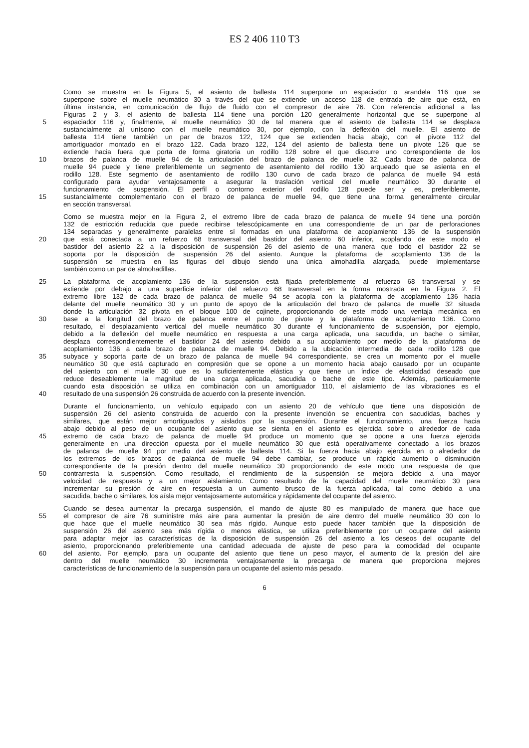ES 2 406 110 T3
Como se muestra en la Figura 5, el asiento de ballesta 114 superpone un espaciador o arandela 116 que se
superpone sobre el muelle neumático 30 a través del que se extiende un acceso 118 de entrada de aire que está, en
última instancia, en comunicación de flujo de fluido con el compresor de aire 76. Con referencia adicional a las
Figuras 2 y 3, el asiento de ballesta 114 tiene una porción 120 generalmente horizontal que se superpone al
5 espaciador 116 y, finalmente, al muelle neumático 30 de tal manera que el asiento de ballesta 114 se desplaza
sustancialmente al unísono con el muelle neumático 30, por ejemplo, con la deflexión del muelle. El asiento de
ballesta 114 tiene también un par de brazos 122, 124 que se extienden hacia abajo, con el pivote 112 del
amortiguador montado en el brazo 122. Cada brazo 122, 124 del asiento de ballesta tiene un pivote 126 que se
extiende hacia fuera que porta de forma giratoria un rodillo 128 sobre el que discurre uno correspondiente de los
10 brazos de palanca de muelle 94 de la articulación del brazo de palanca de muelle 32. Cada brazo de palanca de
muelle 94 puede y tiene preferiblemente un segmento de asentamiento del rodillo 130 arqueado que se asienta en el
rodillo 128. Este segmento de asentamiento de rodillo 130 curvo de cada brazo de palanca de muelle 94 está
configurado para ayudar ventajosamente a asegurar la traslación vertical del muelle neumático 30 durante el
funcionamiento de suspensión. El perfil o contorno exterior del rodillo 128 puede ser y es, preferiblemente,
15 sustancialmente complementario con el brazo de palanca de muelle 94, que tiene una forma generalmente circular
en sección transversal.
Como se muestra mejor en la Figura 2, el extremo libre de cada brazo de palanca de muelle 94 tiene una porción
132 de estricción reducida que puede recibirse telescópicamente en una correspondiente de un par de perforaciones
134 separadas y generalmente paralelas entre sí formadas en una plataforma de acoplamiento 136 de la suspensión
20 que está conectada a un refuerzo 68 transversal del bastidor del asiento 60 inferior, acoplando de este modo el
bastidor del asiento 22 a la disposición de suspensión 26 del asiento de una manera que todo el bastidor 22 se
soporta por la disposición de suspensión 26 del asiento. Aunque la plataforma de acoplamiento 136 de la
suspensión se muestra en las figuras del dibujo siendo una única almohadilla alargada, puede implementarse
también como un par de almohadillas.
25 La plataforma de acoplamiento 136 de la suspensión está fijada preferiblemente al refuerzo 68 transversal y se
extiende por debajo a una superficie inferior del refuerzo 68 transversal en la forma mostrada en la Figura 2. El
extremo libre 132 de cada brazo de palanca de muelle 94 se acopla con la plataforma de acoplamiento 136 hacia
delante del muelle neumático 30 y un punto de apoyo de la articulación del brazo de palanca de muelle 32 situada
donde la articulación 32 pivota en el bloque 100 de cojinete, proporcionando de este modo una ventaja mecánica en
30 base a la longitud del brazo de palanca entre el punto de pivote y la plataforma de acoplamiento 136. Como
resultado, el desplazamiento vertical del muelle neumático 30 durante el funcionamiento de suspensión, por ejemplo,
debido a la deflexión del muelle neumático en respuesta a una carga aplicada, una sacudida, un bache o similar,
desplaza correspondientemente el bastidor 24 del asiento debido a su acoplamiento por medio de la plataforma de
acoplamiento 136 a cada brazo de palanca de muelle 94. Debido a la ubicación intermedia de cada rodillo 128 que
35 subyace y soporta parte de un brazo de palanca de muelle 94 correspondiente, se crea un momento por el muelle
neumático 30 que está capturado en compresión que se opone a un momento hacia abajo causado por un ocupante
del asiento con el muelle 30 que es lo suficientemente elástica y que tiene un índice de elasticidad deseado que
reduce deseablemente la magnitud de una carga aplicada, sacudida o bache de este tipo. Además, particularmente
cuando esta disposición se utiliza en combinación con un amortiguador 110, el aislamiento de las vibraciones es el
40 resultado de una suspensión 26 construida de acuerdo con la presente invención.
Durante el funcionamiento, un vehículo equipado con un asiento 20 de vehículo que tiene una disposición de
suspensión 26 del asiento construida de acuerdo con la presente invención se encuentra con sacudidas, baches y
similares, que están mejor amortiguados y aislados por la suspensión. Durante el funcionamiento, una fuerza hacia
abajo debido al peso de un ocupante del asiento que se sienta en el asiento es ejercida sobre o alrededor de cada
45 extremo de cada brazo de palanca de muelle 94 produce un momento que se opone a una fuerza ejercida
generalmente en una dirección opuesta por el muelle neumático 30 que está operativamente conectado a los brazos
de palanca de muelle 94 por medio del asiento de ballesta 114. Si la fuerza hacia abajo ejercida en o alrededor de
los extremos de los brazos de palanca de muelle 94 debe cambiar, se produce un rápido aumento o disminución
correspondiente de la presión dentro del muelle neumático 30 proporcionando de este modo una respuesta de que
50 contrarresta la suspensión. Como resultado, el rendimiento de la suspensión se mejora debido a una mayor
velocidad de respuesta y a un mejor aislamiento. Como resultado de la capacidad del muelle neumático 30 para
incrementar su presión de aire en respuesta a un aumento brusco de la fuerza aplicada, tal como debido a una
sacudida, bache o similares, los aísla mejor ventajosamente automática y rápidamente del ocupante del asiento.
Cuando se desea aumentar la precarga suspensión, el mando de ajuste 80 es manipulado de manera que hace que
55 el compresor de aire 76 suministre más aire para aumentar la presión de aire dentro del muelle neumático 30 con lo
que hace que el muelle neumático 30 sea más rígido. Aunque esto puede hacer también que la disposición de
suspensión 26 del asiento sea más rígida o menos elástica, se utiliza preferiblemente por un ocupante del asiento
para adaptar mejor las características de la disposición de suspensión 26 del asiento a los deseos del ocupante del
asiento, proporcionando preferiblemente una cantidad adecuada de ajuste de peso para la comodidad del ocupante
60 del asiento. Por ejemplo, para un ocupante del asiento que tiene un peso mayor, el aumento de la presión del aire
dentro del muelle neumático 30 incrementa ventajosamente la precarga de manera que proporciona mejores
características de funcionamiento de la suspensión para un ocupante del asiento más pesado.
6